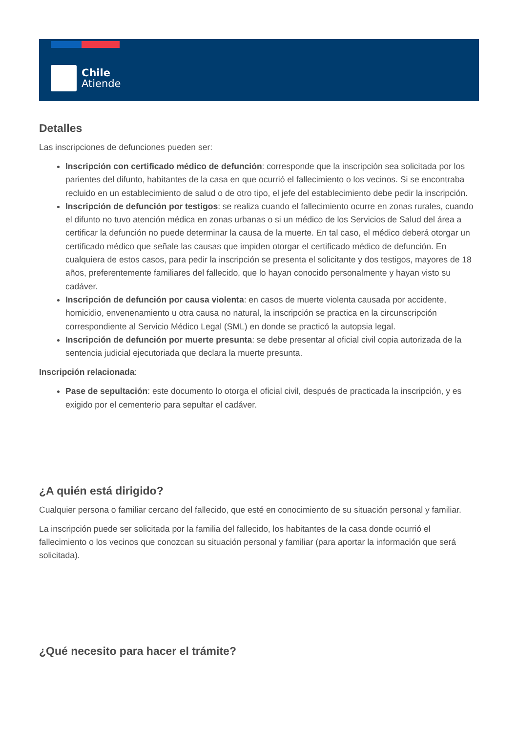Chile
Atiende
Detalles
Las inscripciones de defunciones pueden ser:
Inscripción con certificado médico de defunción: corresponde que la inscripción sea solicitada por los parientes del difunto, habitantes de la casa en que ocurrió el fallecimiento o los vecinos. Si se encontraba recluido en un establecimiento de salud o de otro tipo, el jefe del establecimiento debe pedir la inscripción.
Inscripción de defunción por testigos: se realiza cuando el fallecimiento ocurre en zonas rurales, cuando el difunto no tuvo atención médica en zonas urbanas o si un médico de los Servicios de Salud del área a certificar la defunción no puede determinar la causa de la muerte. En tal caso, el médico deberá otorgar un certificado médico que señale las causas que impiden otorgar el certificado médico de defunción. En cualquiera de estos casos, para pedir la inscripción se presenta el solicitante y dos testigos, mayores de 18 años, preferentemente familiares del fallecido, que lo hayan conocido personalmente y hayan visto su cadáver.
Inscripción de defunción por causa violenta: en casos de muerte violenta causada por accidente, homicidio, envenenamiento u otra causa no natural, la inscripción se practica en la circunscripción correspondiente al Servicio Médico Legal (SML) en donde se practicó la autopsia legal.
Inscripción de defunción por muerte presunta: se debe presentar al oficial civil copia autorizada de la sentencia judicial ejecutoriada que declara la muerte presunta.
Inscripción relacionada:
Pase de sepultación: este documento lo otorga el oficial civil, después de practicada la inscripción, y es exigido por el cementerio para sepultar el cadáver.
¿A quién está dirigido?
Cualquier persona o familiar cercano del fallecido, que esté en conocimiento de su situación personal y familiar.
La inscripción puede ser solicitada por la familia del fallecido, los habitantes de la casa donde ocurrió el fallecimiento o los vecinos que conozcan su situación personal y familiar (para aportar la información que será solicitada).
¿Qué necesito para hacer el trámite?